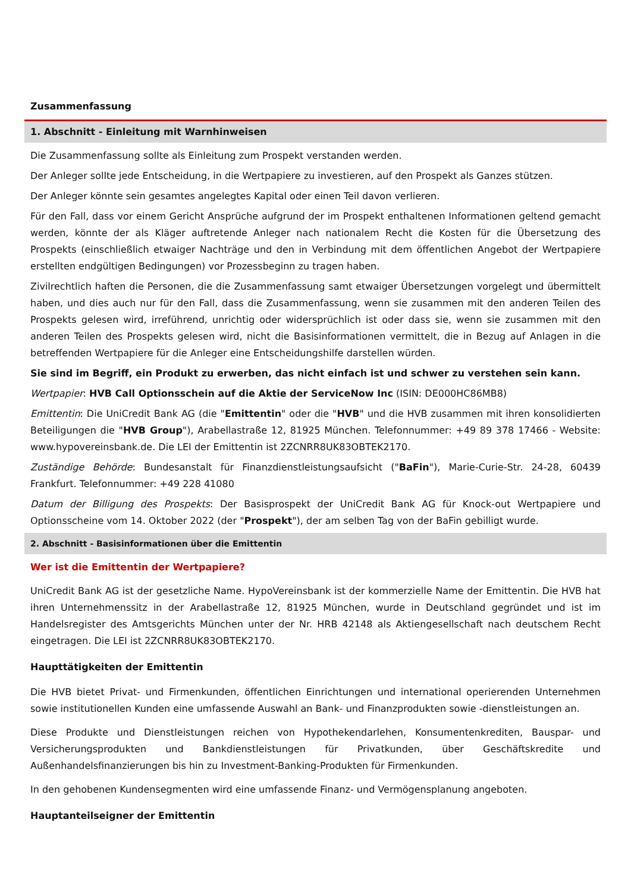Zusammenfassung
1. Abschnitt - Einleitung mit Warnhinweisen
Die Zusammenfassung sollte als Einleitung zum Prospekt verstanden werden.
Der Anleger sollte jede Entscheidung, in die Wertpapiere zu investieren, auf den Prospekt als Ganzes stützen.
Der Anleger könnte sein gesamtes angelegtes Kapital oder einen Teil davon verlieren.
Für den Fall, dass vor einem Gericht Ansprüche aufgrund der im Prospekt enthaltenen Informationen geltend gemacht werden, könnte der als Kläger auftretende Anleger nach nationalem Recht die Kosten für die Übersetzung des Prospekts (einschließlich etwaiger Nachträge und den in Verbindung mit dem öffentlichen Angebot der Wertpapiere erstellten endgültigen Bedingungen) vor Prozessbeginn zu tragen haben.
Zivilrechtlich haften die Personen, die die Zusammenfassung samt etwaiger Übersetzungen vorgelegt und übermittelt haben, und dies auch nur für den Fall, dass die Zusammenfassung, wenn sie zusammen mit den anderen Teilen des Prospekts gelesen wird, irreführend, unrichtig oder widersprüchlich ist oder dass sie, wenn sie zusammen mit den anderen Teilen des Prospekts gelesen wird, nicht die Basisinformationen vermittelt, die in Bezug auf Anlagen in die betreffenden Wertpapiere für die Anleger eine Entscheidungshilfe darstellen würden.
Sie sind im Begriff, ein Produkt zu erwerben, das nicht einfach ist und schwer zu verstehen sein kann.
Wertpapier: HVB Call Optionsschein auf die Aktie der ServiceNow Inc (ISIN: DE000HC86MB8)
Emittentin: Die UniCredit Bank AG (die "Emittentin" oder die "HVB" und die HVB zusammen mit ihren konsolidierten Beteiligungen die "HVB Group"), Arabellastraße 12, 81925 München. Telefonnummer: +49 89 378 17466 - Website: www.hypovereinsbank.de. Die LEI der Emittentin ist 2ZCNRR8UK83OBTEK2170.
Zuständige Behörde: Bundesanstalt für Finanzdienstleistungsaufsicht ("BaFin"), Marie-Curie-Str. 24-28, 60439 Frankfurt. Telefonnummer: +49 228 41080
Datum der Billigung des Prospekts: Der Basisprospekt der UniCredit Bank AG für Knock-out Wertpapiere und Optionsscheine vom 14. Oktober 2022 (der "Prospekt"), der am selben Tag von der BaFin gebilligt wurde.
2. Abschnitt - Basisinformationen über die Emittentin
Wer ist die Emittentin der Wertpapiere?
UniCredit Bank AG ist der gesetzliche Name. HypoVereinsbank ist der kommerzielle Name der Emittentin. Die HVB hat ihren Unternehmenssitz in der Arabellastraße 12, 81925 München, wurde in Deutschland gegründet und ist im Handelsregister des Amtsgerichts München unter der Nr. HRB 42148 als Aktiengesellschaft nach deutschem Recht eingetragen. Die LEI ist 2ZCNRR8UK83OBTEK2170.
Haupttätigkeiten der Emittentin
Die HVB bietet Privat- und Firmenkunden, öffentlichen Einrichtungen und international operierenden Unternehmen sowie institutionellen Kunden eine umfassende Auswahl an Bank- und Finanzprodukten sowie -dienstleistungen an.
Diese Produkte und Dienstleistungen reichen von Hypothekendarlehen, Konsumentenkrediten, Bauspar- und Versicherungsprodukten und Bankdienstleistungen für Privatkunden, über Geschäftskredite und Außenhandelsfinanzierungen bis hin zu Investment-Banking-Produkten für Firmenkunden.
In den gehobenen Kundensegmenten wird eine umfassende Finanz- und Vermögensplanung angeboten.
Hauptanteilseigner der Emittentin